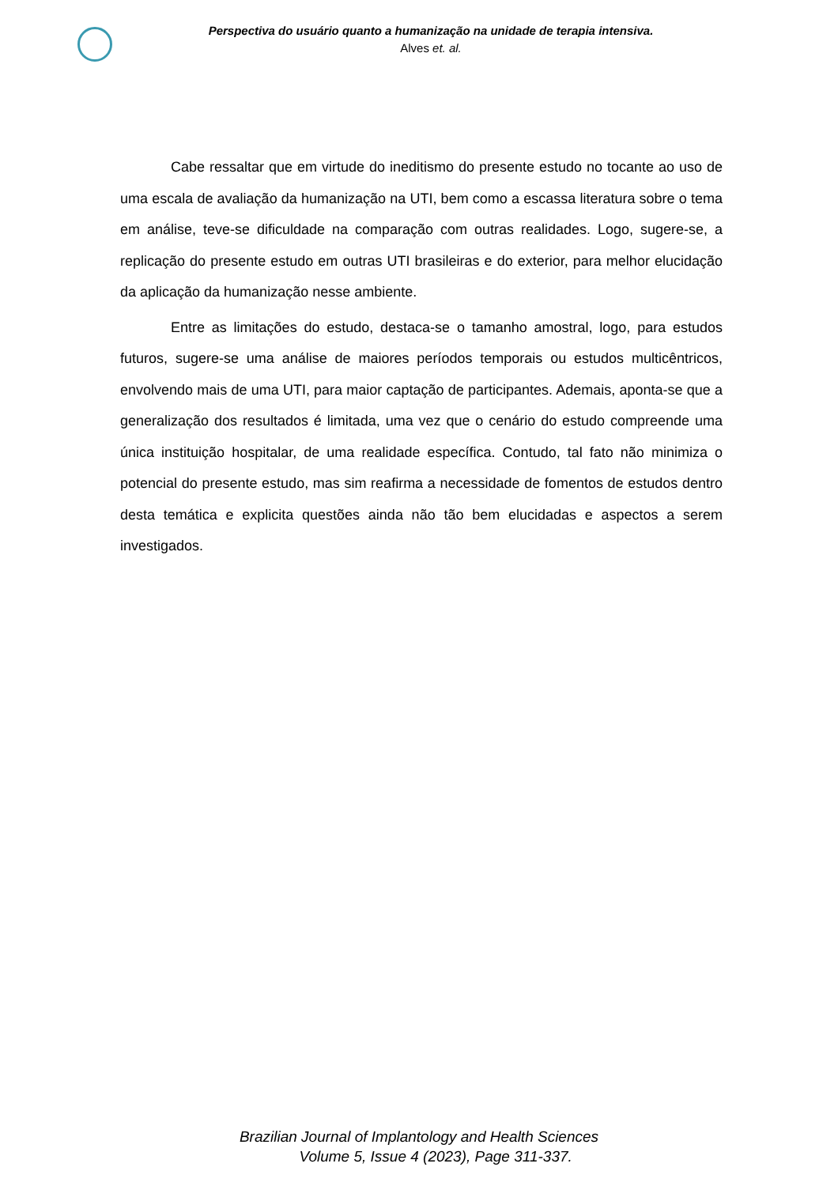Perspectiva do usuário quanto a humanização na unidade de terapia intensiva.
Alves et. al.
Cabe ressaltar que em virtude do ineditismo do presente estudo no tocante ao uso de uma escala de avaliação da humanização na UTI, bem como a escassa literatura sobre o tema em análise, teve-se dificuldade na comparação com outras realidades. Logo, sugere-se, a replicação do presente estudo em outras UTI brasileiras e do exterior, para melhor elucidação da aplicação da humanização nesse ambiente.
Entre as limitações do estudo, destaca-se o tamanho amostral, logo, para estudos futuros, sugere-se uma análise de maiores períodos temporais ou estudos multicêntricos, envolvendo mais de uma UTI, para maior captação de participantes. Ademais, aponta-se que a generalização dos resultados é limitada, uma vez que o cenário do estudo compreende uma única instituição hospitalar, de uma realidade específica. Contudo, tal fato não minimiza o potencial do presente estudo, mas sim reafirma a necessidade de fomentos de estudos dentro desta temática e explicita questões ainda não tão bem elucidadas e aspectos a serem investigados.
Brazilian Journal of Implantology and Health Sciences
Volume 5, Issue 4 (2023), Page 311-337.